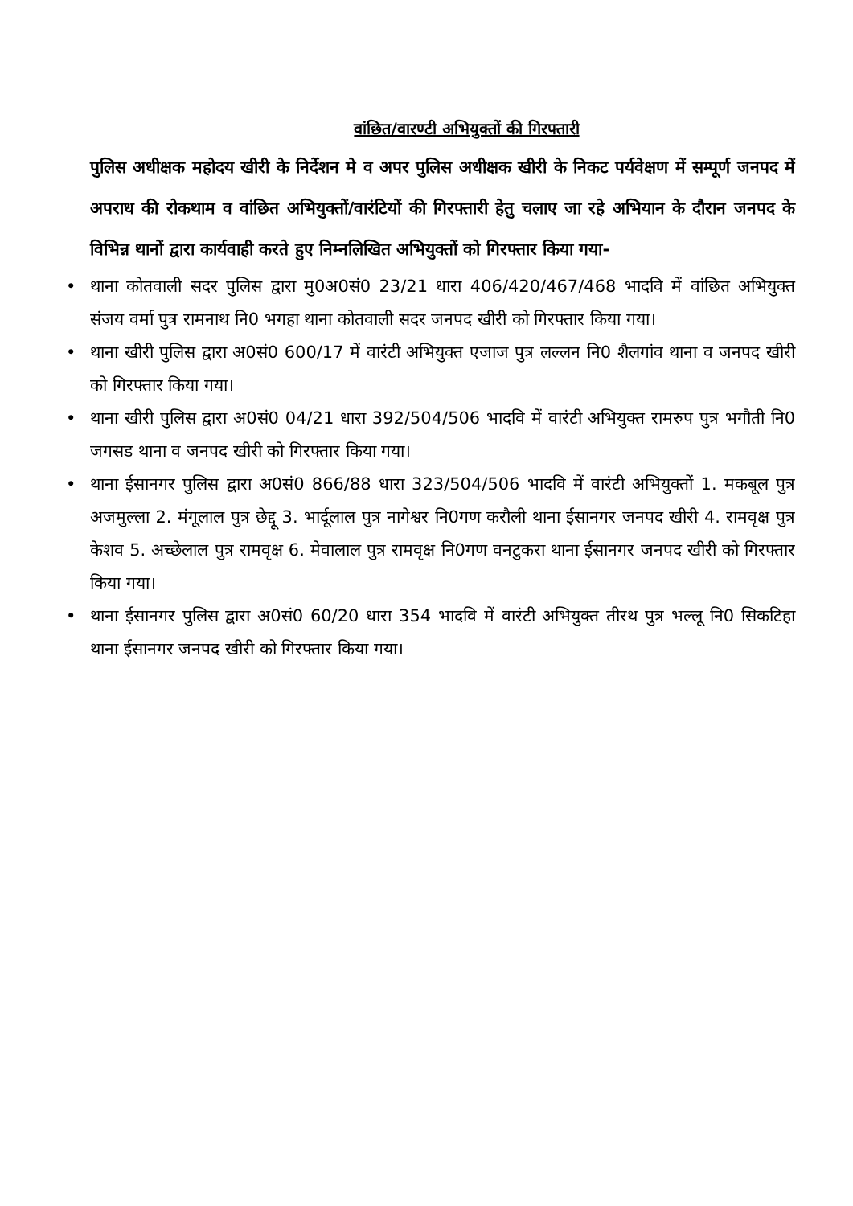वांछित/वारण्टी अभियुक्तों की गिरफ्तारी
पुलिस अधीक्षक महोदय खीरी के निर्देशन मे व अपर पुलिस अधीक्षक खीरी के निकट पर्यवेक्षण में सम्पूर्ण जनपद में अपराध की रोकथाम व वांछित अभियुक्तों/वारंटियों की गिरफ्तारी हेतु चलाए जा रहे अभियान के दौरान जनपद के विभिन्न थानों द्वारा कार्यवाही करते हुए निम्नलिखित अभियुक्तों को गिरफ्तार किया गया-
• थाना कोतवाली सदर पुलिस द्वारा मु0अ0सं0 23/21 धारा 406/420/467/468 भादवि में वांछित अभियुक्त संजय वर्मा पुत्र रामनाथ नि0 भगहा थाना कोतवाली सदर जनपद खीरी को गिरफ्तार किया गया।
• थाना खीरी पुलिस द्वारा अ0सं0 600/17 में वारंटी अभियुक्त एजाज पुत्र लल्लन नि0 शैलगांव थाना व जनपद खीरी को गिरफ्तार किया गया।
• थाना खीरी पुलिस द्वारा अ0सं0 04/21 धारा 392/504/506 भादवि में वारंटी अभियुक्त रामरुप पुत्र भगौती नि0 जगसड थाना व जनपद खीरी को गिरफ्तार किया गया।
• थाना ईसानगर पुलिस द्वारा अ0सं0 866/88 धारा 323/504/506 भादवि में वारंटी अभियुक्तों 1. मकबूल पुत्र अजमुल्ला 2. मंगूलाल पुत्र छेद्दू 3. भार्दूलाल पुत्र नागेश्वर नि0गण करौली थाना ईसानगर जनपद खीरी 4. रामवृक्ष पुत्र केशव 5. अच्छेलाल पुत्र रामवृक्ष 6. मेवालाल पुत्र रामवृक्ष नि0गण वनटुकरा थाना ईसानगर जनपद खीरी को गिरफ्तार किया गया।
• थाना ईसानगर पुलिस द्वारा अ0सं0 60/20 धारा 354 भादवि में वारंटी अभियुक्त तीरथ पुत्र भल्लू नि0 सिकटिहा थाना ईसानगर जनपद खीरी को गिरफ्तार किया गया।